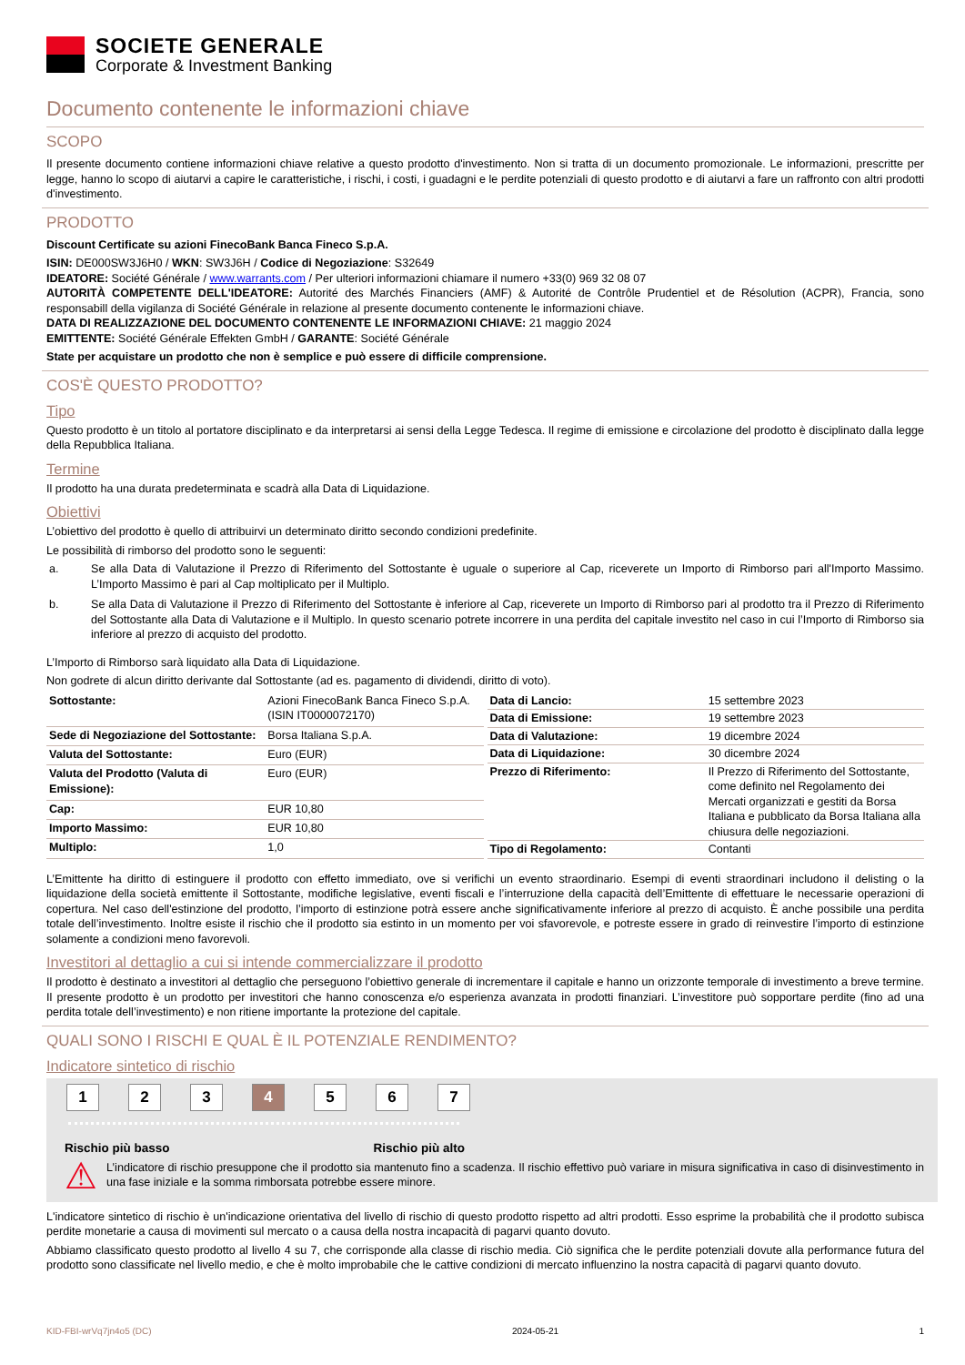SOCIETE GENERALE
Corporate & Investment Banking
Documento contenente le informazioni chiave
SCOPO
Il presente documento contiene informazioni chiave relative a questo prodotto d'investimento. Non si tratta di un documento promozionale. Le informazioni, prescritte per legge, hanno lo scopo di aiutarvi a capire le caratteristiche, i rischi, i costi, i guadagni e le perdite potenziali di questo prodotto e di aiutarvi a fare un raffronto con altri prodotti d'investimento.
PRODOTTO
Discount Certificate su azioni FinecoBank Banca Fineco S.p.A.
ISIN: DE000SW3J6H0 / WKN: SW3J6H / Codice di Negoziazione: S32649
IDEATORE: Société Générale / www.warrants.com / Per ulteriori informazioni chiamare il numero +33(0) 969 32 08 07
AUTORITÀ COMPETENTE DELL'IDEATORE: Autorité des Marchés Financiers (AMF) & Autorité de Contrôle Prudentiel et de Résolution (ACPR), Francia, sono responsabill della vigilanza di Société Générale in relazione al presente documento contenente le informazioni chiave.
DATA DI REALIZZAZIONE DEL DOCUMENTO CONTENENTE LE INFORMAZIONI CHIAVE: 21 maggio 2024
EMITTENTE: Société Générale Effekten GmbH / GARANTE: Société Générale
State per acquistare un prodotto che non è semplice e può essere di difficile comprensione.
COS'È QUESTO PRODOTTO?
Tipo
Questo prodotto è un titolo al portatore disciplinato e da interpretarsi ai sensi della Legge Tedesca. Il regime di emissione e circolazione del prodotto è disciplinato dalla legge della Repubblica Italiana.
Termine
Il prodotto ha una durata predeterminata e scadrà alla Data di Liquidazione.
Obiettivi
L’obiettivo del prodotto è quello di attribuirvi un determinato diritto secondo condizioni predefinite.
Le possibilità di rimborso del prodotto sono le seguenti:
a. Se alla Data di Valutazione il Prezzo di Riferimento del Sottostante è uguale o superiore al Cap, riceverete un Importo di Rimborso pari all'Importo Massimo. L’Importo Massimo è pari al Cap moltiplicato per il Multiplo.
b. Se alla Data di Valutazione il Prezzo di Riferimento del Sottostante è inferiore al Cap, riceverete un Importo di Rimborso pari al prodotto tra il Prezzo di Riferimento del Sottostante alla Data di Valutazione e il Multiplo. In questo scenario potrete incorrere in una perdita del capitale investito nel caso in cui l’Importo di Rimborso sia inferiore al prezzo di acquisto del prodotto.
L’Importo di Rimborso sarà liquidato alla Data di Liquidazione.
Non godrete di alcun diritto derivante dal Sottostante (ad es. pagamento di dividendi, diritto di voto).
| Sottostante: | Azioni FinecoBank Banca Fineco S.p.A. (ISIN IT0000072170) |
| Sede di Negoziazione del Sottostante: | Borsa Italiana S.p.A. |
| Valuta del Sottostante: | Euro (EUR) |
| Valuta del Prodotto (Valuta di Emissione): | Euro (EUR) |
| Cap: | EUR 10,80 |
| Importo Massimo: | EUR 10,80 |
| Multiplo: | 1,0 |
| Data di Lancio: | 15 settembre 2023 |
| Data di Emissione: | 19 settembre 2023 |
| Data di Valutazione: | 19 dicembre 2024 |
| Data di Liquidazione: | 30 dicembre 2024 |
| Prezzo di Riferimento: | Il Prezzo di Riferimento del Sottostante, come definito nel Regolamento dei Mercati organizzati e gestiti da Borsa Italiana e pubblicato da Borsa Italiana alla chiusura delle negoziazioni. |
| Tipo di Regolamento: | Contanti |
L’Emittente ha diritto di estinguere il prodotto con effetto immediato, ove si verifichi un evento straordinario. Esempi di eventi straordinari includono il delisting o la liquidazione della società emittente il Sottostante, modifiche legislative, eventi fiscali e l’interruzione della capacità dell’Emittente di effettuare le necessarie operazioni di copertura. Nel caso dell'estinzione del prodotto, l’importo di estinzione potrà essere anche significativamente inferiore al prezzo di acquisto. È anche possibile una perdita totale dell’investimento. Inoltre esiste il rischio che il prodotto sia estinto in un momento per voi sfavorevole, e potreste essere in grado di reinvestire l’importo di estinzione solamente a condizioni meno favorevoli.
Investitori al dettaglio a cui si intende commercializzare il prodotto
Il prodotto è destinato a investitori al dettaglio che perseguono l’obiettivo generale di incrementare il capitale e hanno un orizzonte temporale di investimento a breve termine. Il presente prodotto è un prodotto per investitori che hanno conoscenza e/o esperienza avanzata in prodotti finanziari. L’investitore può sopportare perdite (fino ad una perdita totale dell’investimento) e non ritiene importante la protezione del capitale.
QUALI SONO I RISCHI E QUAL È IL POTENZIALE RENDIMENTO?
Indicatore sintetico di rischio
1 2 3 4 5 6 7
Rischio più basso Rischio più alto
⚠
L’indicatore di rischio presuppone che il prodotto sia mantenuto fino a scadenza. Il rischio effettivo può variare in misura significativa in caso di disinvestimento in una fase iniziale e la somma rimborsata potrebbe essere minore.
L'indicatore sintetico di rischio è un'indicazione orientativa del livello di rischio di questo prodotto rispetto ad altri prodotti. Esso esprime la probabilità che il prodotto subisca perdite monetarie a causa di movimenti sul mercato o a causa della nostra incapacità di pagarvi quanto dovuto.
Abbiamo classificato questo prodotto al livello 4 su 7, che corrisponde alla classe di rischio media. Ciò significa che le perdite potenziali dovute alla performance futura del prodotto sono classificate nel livello medio, e che è molto improbabile che le cattive condizioni di mercato influenzino la nostra capacità di pagarvi quanto dovuto.
KID-FBI-wrVq7jn4o5 (DC) 2024-05-21 1